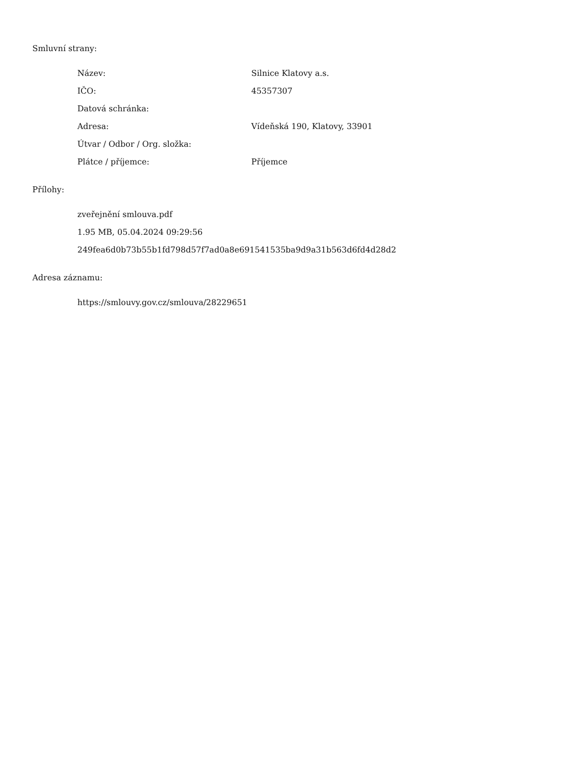Smluvní strany:
| Název: | Silnice Klatovy a.s. |
| IČO: | 45357307 |
| Datová schránka: | |
| Adresa: | Vídeňská 190, Klatovy, 33901 |
| Útvar / Odbor / Org. složka: | |
| Plátce / příjemce: | Příjemce |
Přílohy:
zveřejnění smlouva.pdf
1.95 MB, 05.04.2024 09:29:56
249fea6d0b73b55b1fd798d57f7ad0a8e691541535ba9d9a31b563d6fd4d28d2
Adresa záznamu:
https://smlouvy.gov.cz/smlouva/28229651